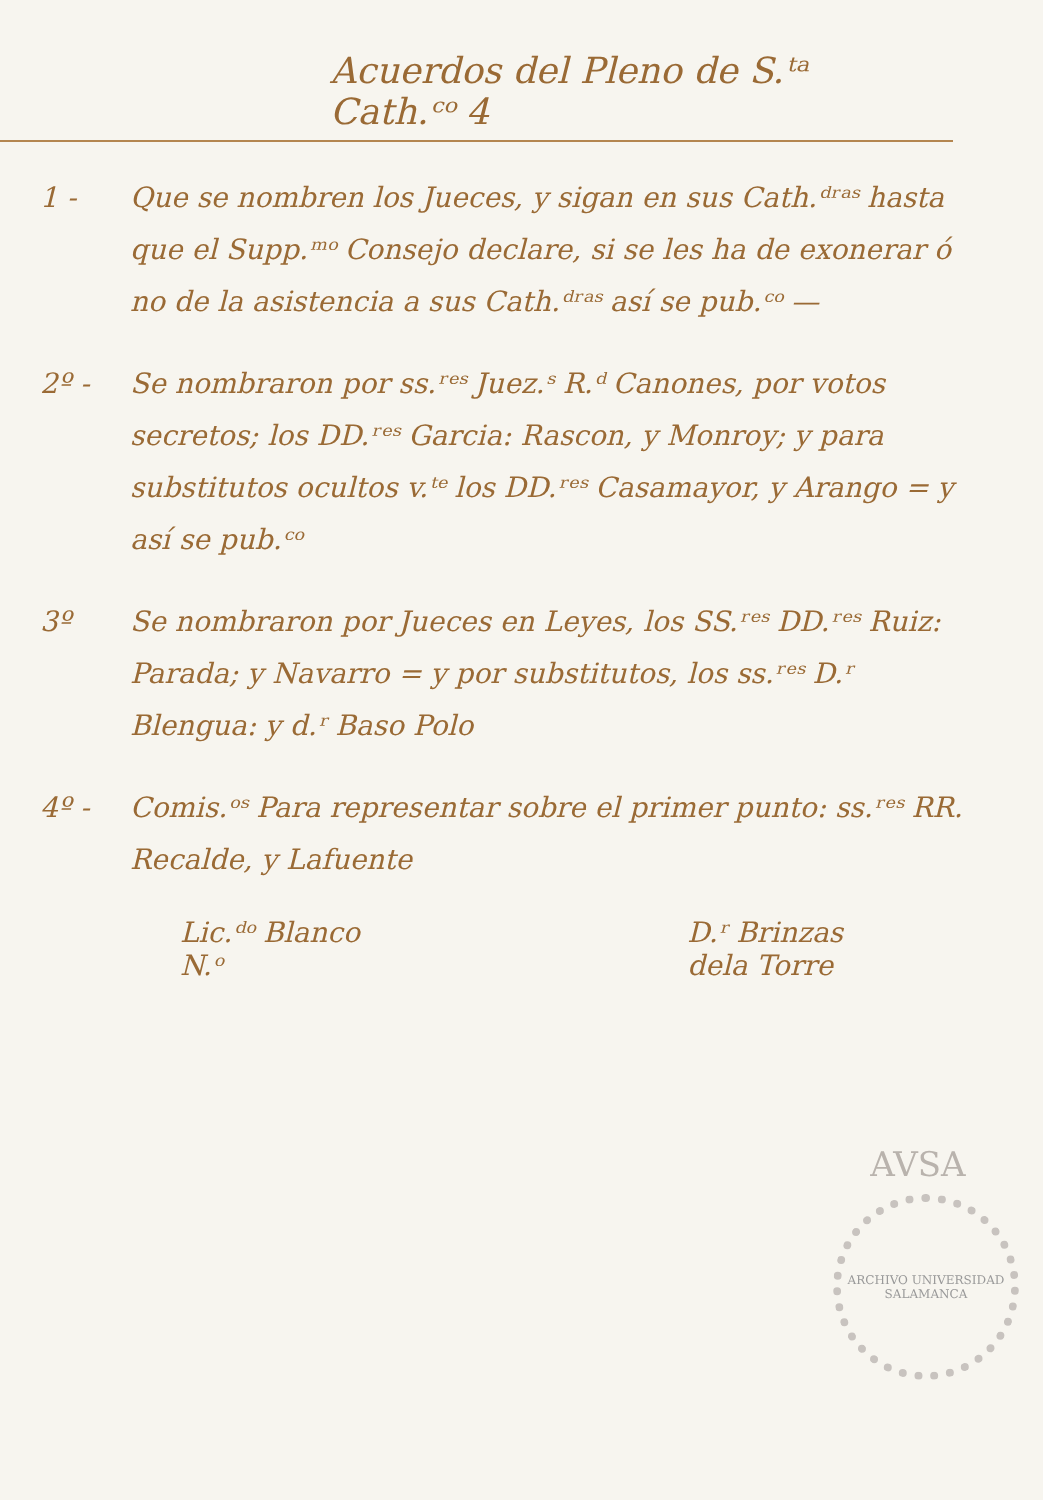Acuerdos del Pleno de S.ᵗᵃ Cath.ᶜᵒ 4
1 - Que se nombren los Jueces, y sigan en sus Cath.ᵈʳᵃˢ hasta que el Supp.ᵐᵒ Consejo declare, si se les ha de exonerar ó no de la asistencia a sus Cath.ᵈʳᵃˢ así se pub.ᶜᵒ —
2º - Se nombraron por ss.ʳᵉˢ Juez.ˢ R.ᵈ Canones, por votos secretos; los DD.ʳᵉˢ Garcia: Rascon, y Monroy; y para substitutos ocultos v.ᵗᵉ los DD.ʳᵉˢ Casamayor, y Arango = y así se pub.ᶜᵒ
3º Se nombraron por Jueces en Leyes, los SS.ʳᵉˢ DD.ʳᵉˢ Ruiz: Parada; y Navarro = y por substitutos, los ss.ʳᵉˢ D.ʳ Blengua: y d.ʳ Baso Polo
4º - Comis.ᵒˢ Para representar sobre el primer punto: ss.ʳᵉˢ RR. Recalde, y Lafuente
Lic.ᵈᵒ Blanco
N.ᵒ
D.ʳ Brinzas
dela Torre
AVSA
ARCHIVO UNIVERSIDAD SALAMANCA